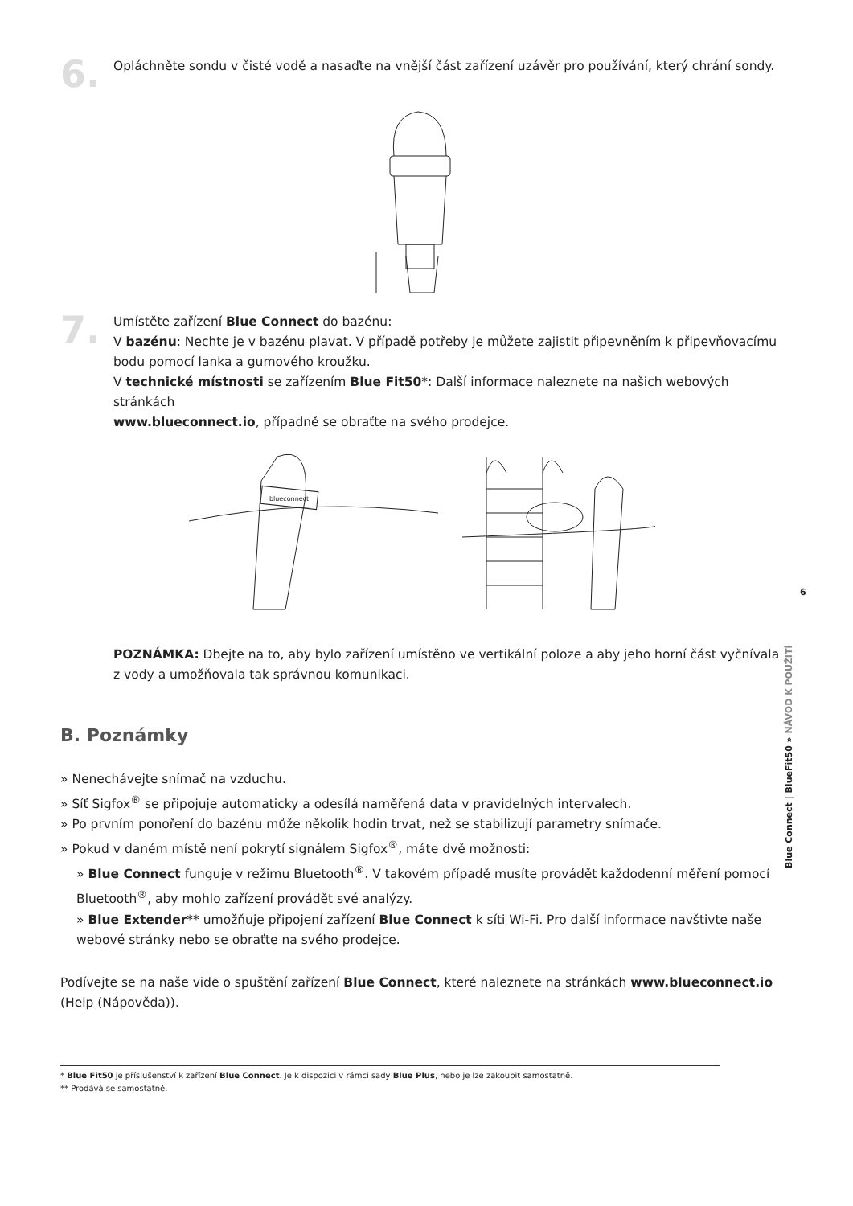6.
Opláchněte sondu v čisté vodě a nasaďte na vnější část zařízení uzávěr pro používání, který chrání sondy.
7.
Umístěte zařízení Blue Connect do bazénu:
V bazénu: Nechte je v bazénu plavat. V případě potřeby je můžete zajistit připevněním k připevňovacímu bodu pomocí lanka a gumového kroužku.
V technické místnosti se zařízením Blue Fit50*: Další informace naleznete na našich webových stránkách
www.blueconnect.io, případně se obraťte na svého prodejce.
blueconnect
POZNÁMKA: Dbejte na to, aby bylo zařízení umístěno ve vertikální poloze a aby jeho horní část vyčnívala z vody a umožňovala tak správnou komunikaci.
B. Poznámky
» Nenechávejte snímač na vzduchu.
» Síť Sigfox<sup>®</sup> se připojuje automaticky a odesílá naměřená data v pravidelných intervalech.
» Po prvním ponoření do bazénu může několik hodin trvat, než se stabilizují parametry snímače.
» Pokud v daném místě není pokrytí signálem Sigfox<sup>®</sup>, máte dvě možnosti:
» Blue Connect funguje v režimu Bluetooth<sup>®</sup>. V takovém případě musíte provádět každodenní měření pomocí Bluetooth<sup>®</sup>, aby mohlo zařízení provádět své analýzy.
» Blue Extender** umožňuje připojení zařízení Blue Connect k síti Wi-Fi. Pro další informace navštivte naše webové stránky nebo se obraťte na svého prodejce.
Podívejte se na naše vide o spuštění zařízení Blue Connect, které naleznete na stránkách www.blueconnect.io (Help (Nápověda)).
* Blue Fit50 je příslušenství k zařízení Blue Connect. Je k dispozici v rámci sady Blue Plus, nebo je lze zakoupit samostatně.
** Prodává se samostatně.
6
Blue Connect | BlueFit50 » NÁVOD K POUŽITÍ